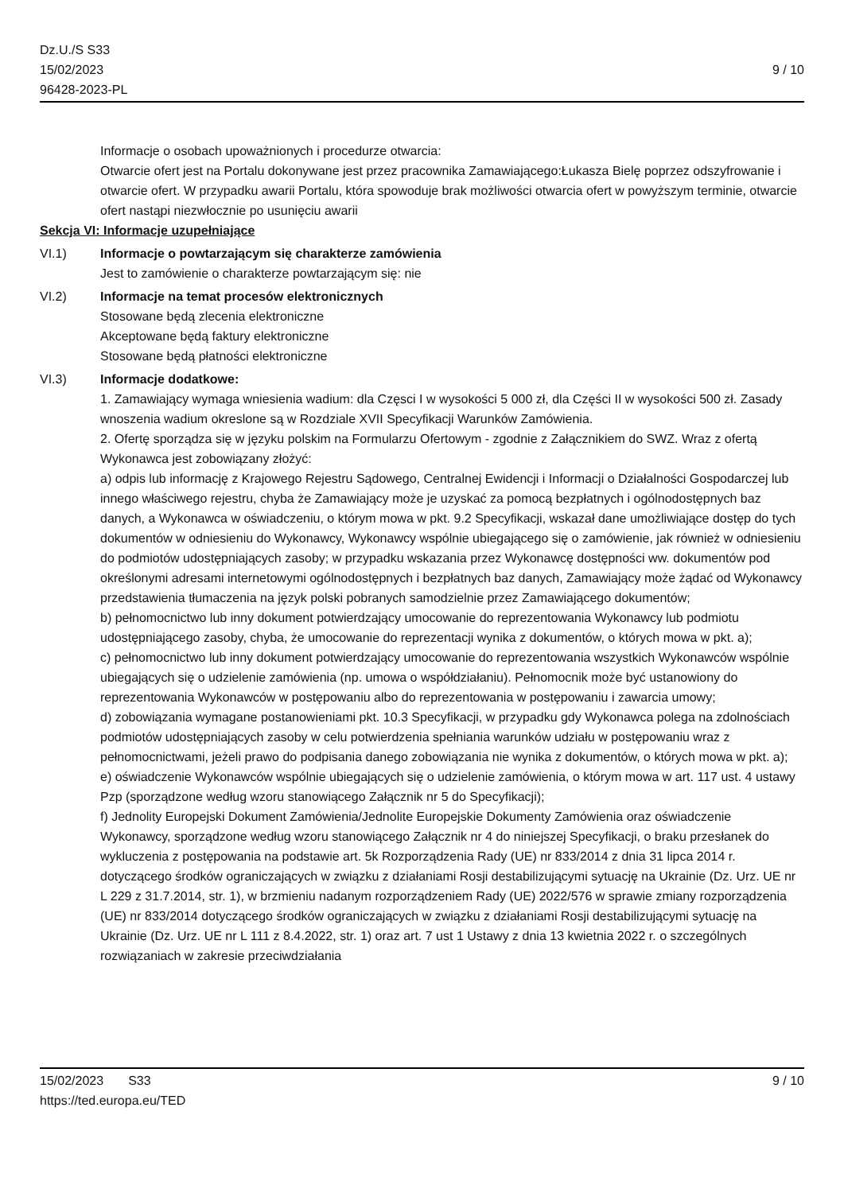Dz.U./S S33
15/02/2023
96428-2023-PL
9 / 10
Informacje o osobach upoważnionych i procedurze otwarcia:
Otwarcie ofert jest na Portalu dokonywane jest przez pracownika Zamawiającego:Łukasza Bielę poprzez odszyfrowanie i otwarcie ofert. W przypadku awarii Portalu, która spowoduje brak możliwości otwarcia ofert w powyższym terminie, otwarcie ofert nastąpi niezwłocznie po usunięciu awarii
Sekcja VI: Informacje uzupełniające
VI.1) Informacje o powtarzającym się charakterze zamówienia
Jest to zamówienie o charakterze powtarzającym się: nie
VI.2) Informacje na temat procesów elektronicznych
Stosowane będą zlecenia elektroniczne
Akceptowane będą faktury elektroniczne
Stosowane będą płatności elektroniczne
VI.3) Informacje dodatkowe:
1. Zamawiający wymaga wniesienia wadium: dla Częsci I w wysokości 5 000 zł, dla Części II w wysokości 500 zł. Zasady wnoszenia wadium okreslone są w Rozdziale XVII Specyfikacji Warunków Zamówienia.
2. Ofertę sporządza się w języku polskim na Formularzu Ofertowym - zgodnie z Załącznikiem do SWZ. Wraz z ofertą Wykonawca jest zobowiązany złożyć:
a) odpis lub informację z Krajowego Rejestru Sądowego, Centralnej Ewidencji i Informacji o Działalności Gospodarczej lub innego właściwego rejestru, chyba że Zamawiający może je uzyskać za pomocą bezpłatnych i ogólnodostępnych baz danych, a Wykonawca w oświadczeniu, o którym mowa w pkt. 9.2 Specyfikacji, wskazał dane umożliwiające dostęp do tych dokumentów w odniesieniu do Wykonawcy, Wykonawcy wspólnie ubiegającego się o zamówienie, jak również w odniesieniu do podmiotów udostępniających zasoby; w przypadku wskazania przez Wykonawcę dostępności ww. dokumentów pod określonymi adresami internetowymi ogólnodostępnych i bezpłatnych baz danych, Zamawiający może żądać od Wykonawcy przedstawienia tłumaczenia na język polski pobranych samodzielnie przez Zamawiającego dokumentów;
b) pełnomocnictwo lub inny dokument potwierdzający umocowanie do reprezentowania Wykonawcy lub podmiotu udostępniającego zasoby, chyba, że umocowanie do reprezentacji wynika z dokumentów, o których mowa w pkt. a);
c) pełnomocnictwo lub inny dokument potwierdzający umocowanie do reprezentowania wszystkich Wykonawców wspólnie ubiegających się o udzielenie zamówienia (np. umowa o współdziałaniu). Pełnomocnik może być ustanowiony do reprezentowania Wykonawców w postępowaniu albo do reprezentowania w postępowaniu i zawarcia umowy;
d) zobowiązania wymagane postanowieniami pkt. 10.3 Specyfikacji, w przypadku gdy Wykonawca polega na zdolnościach podmiotów udostępniających zasoby w celu potwierdzenia spełniania warunków udziału w postępowaniu wraz z pełnomocnictwami, jeżeli prawo do podpisania danego zobowiązania nie wynika z dokumentów, o których mowa w pkt. a);
e) oświadczenie Wykonawców wspólnie ubiegających się o udzielenie zamówienia, o którym mowa w art. 117 ust. 4 ustawy Pzp (sporządzone według wzoru stanowiącego Załącznik nr 5 do Specyfikacji);
f) Jednolity Europejski Dokument Zamówienia/Jednolite Europejskie Dokumenty Zamówienia oraz oświadczenie Wykonawcy, sporządzone według wzoru stanowiącego Załącznik nr 4 do niniejszej Specyfikacji, o braku przesłanek do wykluczenia z postępowania na podstawie art. 5k Rozporządzenia Rady (UE) nr 833/2014 z dnia 31 lipca 2014 r. dotyczącego środków ograniczających w związku z działaniami Rosji destabilizującymi sytuację na Ukrainie (Dz. Urz. UE nr L 229 z 31.7.2014, str. 1), w brzmieniu nadanym rozporządzeniem Rady (UE) 2022/576 w sprawie zmiany rozporządzenia (UE) nr 833/2014 dotyczącego środków ograniczających w związku z działaniami Rosji destabilizującymi sytuację na Ukrainie (Dz. Urz. UE nr L 111 z 8.4.2022, str. 1) oraz art. 7 ust 1 Ustawy z dnia 13 kwietnia 2022 r. o szczególnych rozwiązaniach w zakresie przeciwdziałania
15/02/2023 S33
https://ted.europa.eu/TED
9 / 10